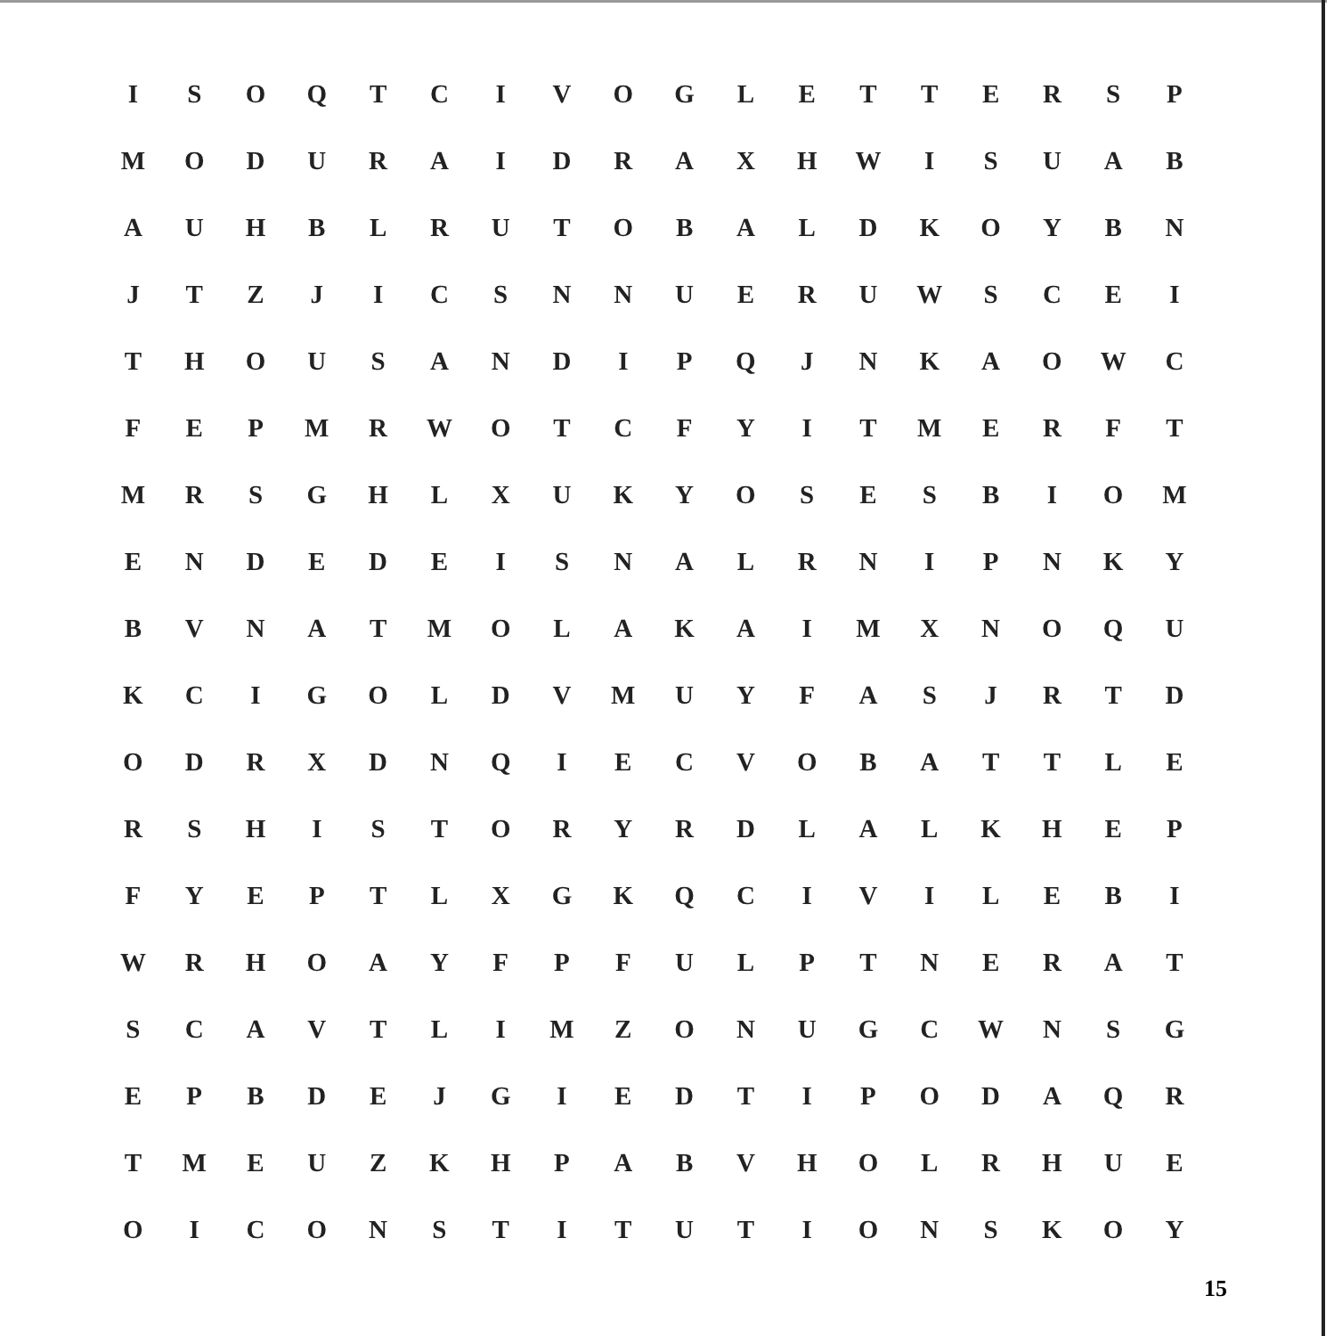| I | S | O | Q | T | C | I | V | O | G | L | E | T | T | E | R | S | P |
| M | O | D | U | R | A | I | D | R | A | X | H | W | I | S | U | A | B |
| A | U | H | B | L | R | U | T | O | B | A | L | D | K | O | Y | B | N |
| J | T | Z | J | I | C | S | N | N | U | E | R | U | W | S | C | E | I |
| T | H | O | U | S | A | N | D | I | P | Q | J | N | K | A | O | W | C |
| F | E | P | M | R | W | O | T | C | F | Y | I | T | M | E | R | F | T |
| M | R | S | G | H | L | X | U | K | Y | O | S | E | S | B | I | O | M |
| E | N | D | E | D | E | I | S | N | A | L | R | N | I | P | N | K | Y |
| B | V | N | A | T | M | O | L | A | K | A | I | M | X | N | O | Q | U |
| K | C | I | G | O | L | D | V | M | U | Y | F | A | S | J | R | T | D |
| O | D | R | X | D | N | Q | I | E | C | V | O | B | A | T | T | L | E |
| R | S | H | I | S | T | O | R | Y | R | D | L | A | L | K | H | E | P |
| F | Y | E | P | T | L | X | G | K | Q | C | I | V | I | L | E | B | I |
| W | R | H | O | A | Y | F | P | F | U | L | P | T | N | E | R | A | T |
| S | C | A | V | T | L | I | M | Z | O | N | U | G | C | W | N | S | G |
| E | P | B | D | E | J | G | I | E | D | T | I | P | O | D | A | Q | R |
| T | M | E | U | Z | K | H | P | A | B | V | H | O | L | R | H | U | E |
| O | I | C | O | N | S | T | I | T | U | T | I | O | N | S | K | O | Y |
15